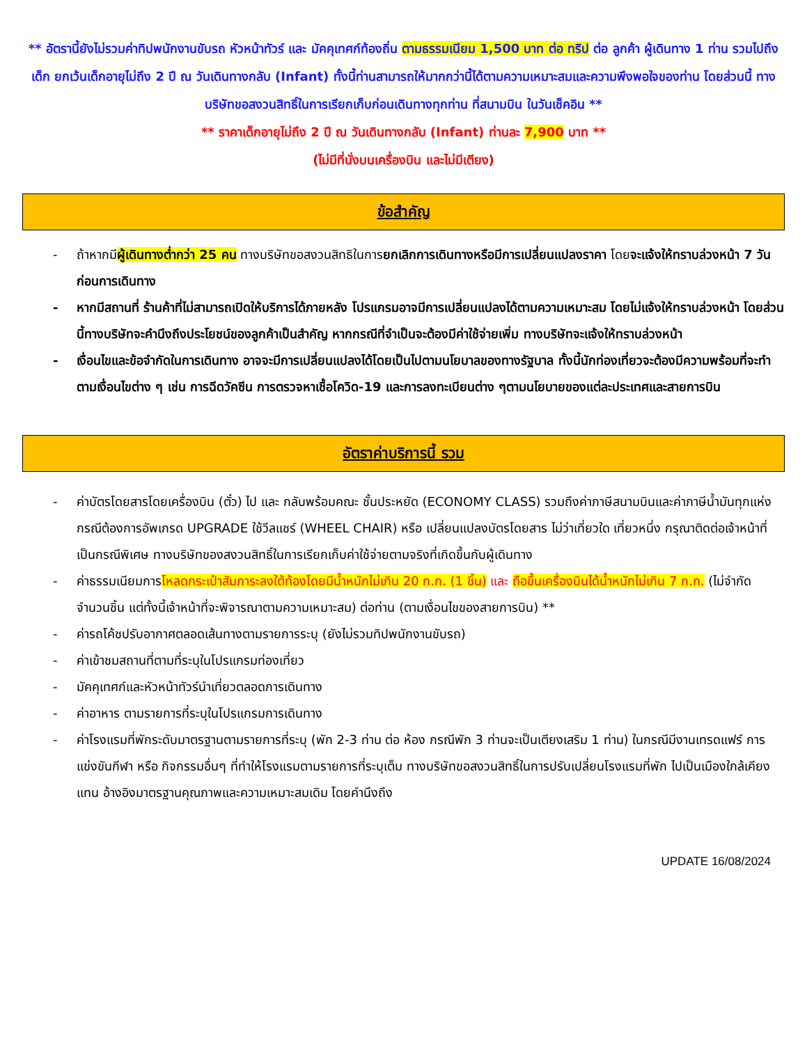** อัตรานี้ยังไม่รวมค่าทิปพนักงานขับรถ หัวหน้าทัวร์ และ มัคคุเทศก์ท้องถิ่น ตามธรรมเนียม 1,500 บาท ต่อ ทริป ต่อ ลูกค้า ผู้เดินทาง 1 ท่าน รวมไปถึงเด็ก ยกเว้นเด็กอายุไม่ถึง 2 ปี ณ วันเดินทางกลับ (Infant) ทั้งนี้ท่านสามารถให้มากกว่านี้ได้ตามความเหมาะสมและความพึงพอใจของท่าน โดยส่วนนี้ ทางบริษัทขอสงวนสิทธิ์ในการเรียกเก็บก่อนเดินทางทุกท่าน ที่สนามบิน ในวันเช็คอิน **
** ราคาเด็กอายุไม่ถึง 2 ปี ณ วันเดินทางกลับ (Infant) ท่านละ 7,900 บาท **
(ไม่มีที่นั่งบนเครื่องบิน และไม่มีเตียง)
ข้อสำคัญ
- ถ้าหากมีผู้เดินทางต่ำกว่า 25 คน ทางบริษัทขอสงวนสิทธิในการยกเลิกการเดินทางหรือมีการเปลี่ยนแปลงราคา โดยจะแจ้งให้ทราบล่วงหน้า 7 วันก่อนการเดินทาง
- หากมีสถานที่ ร้านค้าที่ไม่สามารถเปิดให้บริการได้ภายหลัง โปรแกรมอาจมีการเปลี่ยนแปลงได้ตามความเหมาะสม โดยไม่แจ้งให้ทราบล่วงหน้า โดยส่วนนี้ทางบริษัทจะคำนึงถึงประโยชน์ของลูกค้าเป็นสำคัญ หากกรณีที่จำเป็นจะต้องมีค่าใช้จ่ายเพิ่ม ทางบริษัทจะแจ้งให้ทราบล่วงหน้า
- เงื่อนไขและข้อจำกัดในการเดินทาง อาจจะมีการเปลี่ยนแปลงได้โดยเป็นไปตามนโยบาลของทางรัฐบาล ทั้งนี้นักท่องเที่ยวจะต้องมีความพร้อมที่จะทำตามเงื่อนไขต่าง ๆ เช่น การฉีดวัคซีน การตรวจหาเชื้อโควิด-19 และการลงทะเบียนต่าง ๆตามนโยบายของแต่ละประเทศและสายการบิน
อัตราค่าบริการนี้ รวม
- ค่าบัตรโดยสารโดยเครื่องบิน (ตั๋ว) ไป และ กลับพร้อมคณะ ชั้นประหยัด (ECONOMY CLASS) รวมถึงค่าภาษีสนามบินและค่าภาษีน้ำมันทุกแห่ง กรณีต้องการอัพเกรด UPGRADE ใช้วีลแชร์ (WHEEL CHAIR) หรือ เปลี่ยนแปลงบัตรโดยสาร ไม่ว่าเที่ยวใด เที่ยวหนึ่ง กรุณาติดต่อเจ้าหน้าที่เป็นกรณีพิเศษ ทางบริษัทของสงวนสิทธิ์ในการเรียกเก็บค่าใช้จ่ายตามจริงที่เกิดขึ้นกับผู้เดินทาง
- ค่าธรรมเนียมการโหลดกระเป๋าสัมภาระลงใต้ท้องโดยมีน้ำหนักไม่เกิน 20 ก.ก. (1 ชิ้น) และ ถือขึ้นเครื่องบินได้น้ำหนักไม่เกิน 7 ก.ก. (ไม่จำกัดจำนวนชิ้น แต่ทั้งนี้เจ้าหน้าที่จะพิจารณาตามความเหมาะสม) ต่อท่าน (ตามเงื่อนไขของสายการบิน) **
- ค่ารถโค้ชปรับอากาศตลอดเส้นทางตามรายการระบุ (ยังไม่รวมทิปพนักงานขับรถ)
- ค่าเข้าชมสถานที่ตามที่ระบุในโปรแกรมท่องเที่ยว
- มัคคุเทศก์และหัวหน้าทัวร์นำเที่ยวตลอดการเดินทาง
- ค่าอาหาร ตามรายการที่ระบุในโปรแกรมการเดินทาง
- ค่าโรงแรมที่พักระดับมาตรฐานตามรายการที่ระบุ (พัก 2-3 ท่าน ต่อ ห้อง กรณีพัก 3 ท่านจะเป็นเตียงเสริม 1 ท่าน) ในกรณีมีงานเทรดแฟร์ การแข่งขันกีฬา หรือ กิจกรรมอื่นๆ ที่ทำให้โรงแรมตามรายการที่ระบุเต็ม ทางบริษัทขอสงวนสิทธิ์ในการปรับเปลี่ยนโรงแรมที่พัก ไปเป็นเมืองใกล้เคียงแทน อ้างอิงมาตรฐานคุณภาพและความเหมาะสมเดิม โดยคำนึงถึง
UPDATE 16/08/2024